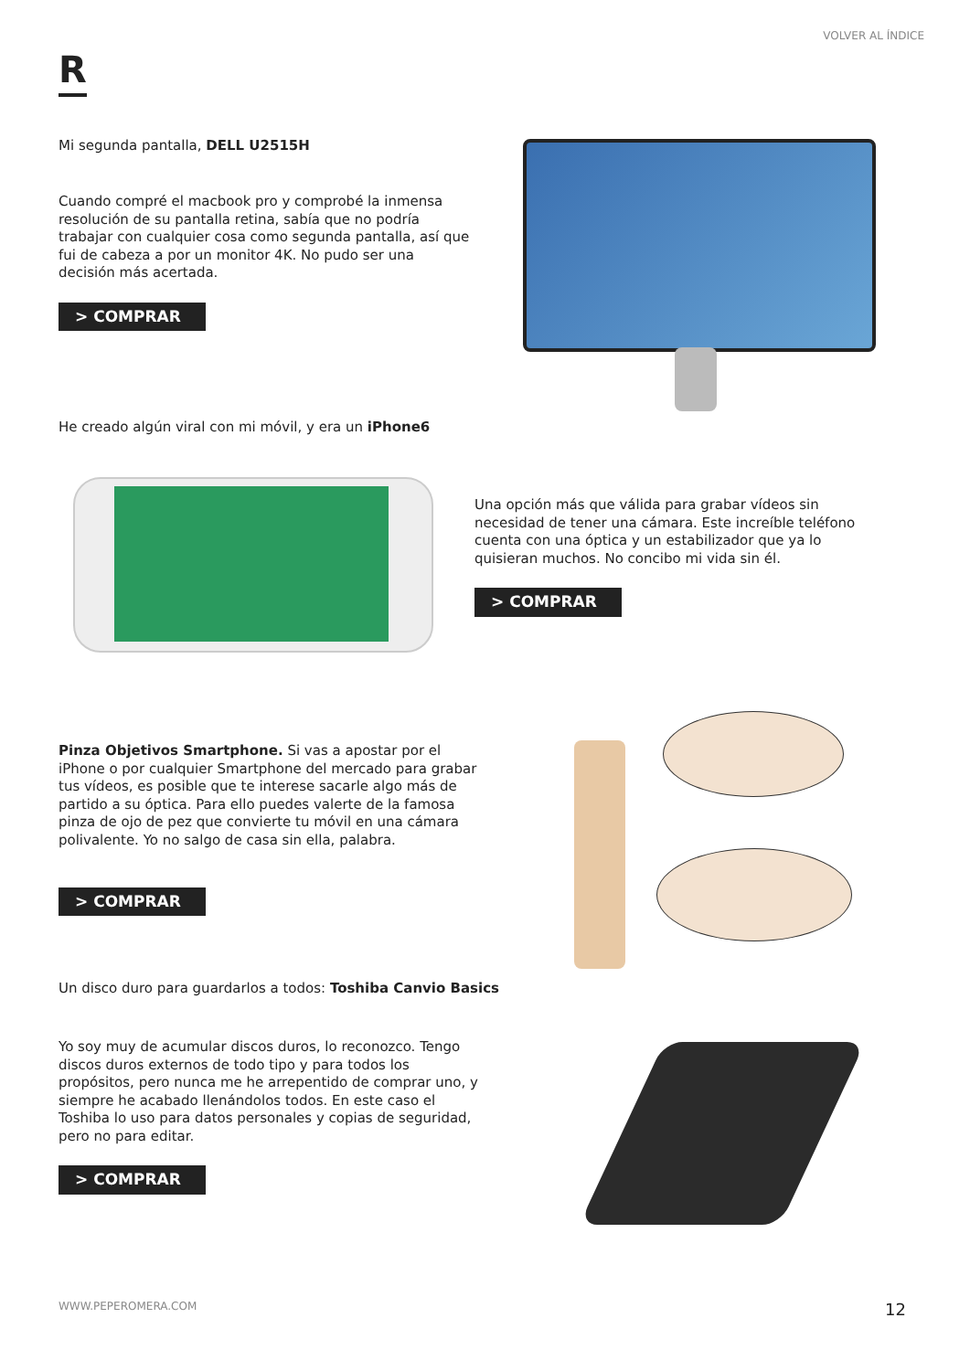VOLVER AL ÍNDICE
R
Mi segunda pantalla, DELL U2515H
Cuando compré el macbook pro y comprobé la inmensa resolución de su pantalla retina, sabía que no podría trabajar con cualquier cosa como segunda pantalla, así que fui de cabeza a por un monitor 4K. No pudo ser una decisión más acertada.
> COMPRAR
He creado algún viral con mi móvil, y era un iPhone6
Una opción más que válida para grabar vídeos sin necesidad de tener una cámara. Este increíble teléfono cuenta con una óptica y un estabilizador que ya lo quisieran muchos. No concibo mi vida sin él.
> COMPRAR
Pinza Objetivos Smartphone. Si vas a apostar por el iPhone o por cualquier Smartphone del mercado para grabar tus vídeos, es posible que te interese sacarle algo más de partido a su óptica. Para ello puedes valerte de la famosa pinza de ojo de pez que convierte tu móvil en una cámara polivalente. Yo no salgo de casa sin ella, palabra.
> COMPRAR
Un disco duro para guardarlos a todos: Toshiba Canvio Basics
Yo soy muy de acumular discos duros, lo reconozco. Tengo discos duros externos de todo tipo y para todos los propósitos, pero nunca me he arrepentido de comprar uno, y siempre he acabado llenándolos todos. En este caso el Toshiba lo uso para datos personales y copias de seguridad, pero no para editar.
> COMPRAR
WWW.PEPEROMERA.COM 12